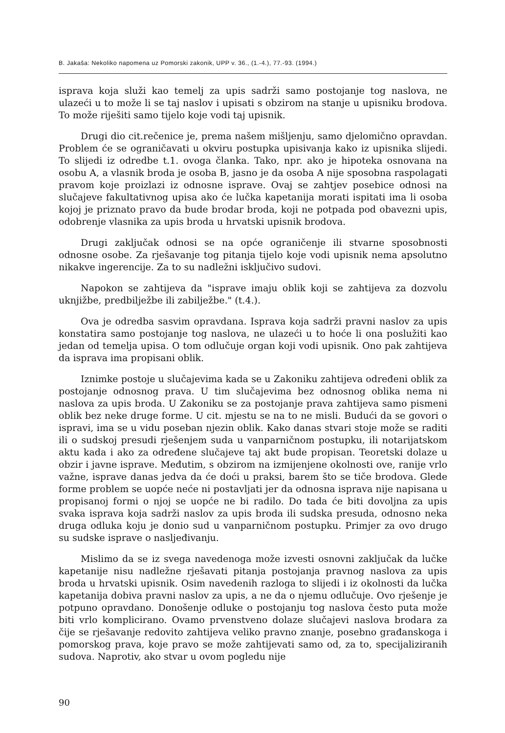B. Jakaša: Nekoliko napomena uz Pomorski zakonik, UPP v. 36., (1.-4.), 77.-93. (1994.)
isprava koja služi kao temelj za upis sadrži samo postojanje tog naslova, ne ulazeći u to može li se taj naslov i upisati s obzirom na stanje u upisniku brodova. To može riješiti samo tijelo koje vodi taj upisnik.
Drugi dio cit.rečenice je, prema našem mišljenju, samo djelomično opravdan. Problem će se ograničavati u okviru postupka upisivanja kako iz upisnika slijedi. To slijedi iz odredbe t.1. ovoga članka. Tako, npr. ako je hipoteka osnovana na osobu A, a vlasnik broda je osoba B, jasno je da osoba A nije sposobna raspolagati pravom koje proizlazi iz odnosne isprave. Ovaj se zahtjev posebice odnosi na slučajeve fakultativnog upisa ako će lučka kapetanija morati ispitati ima li osoba kojoj je priznato pravo da bude brodar broda, koji ne potpada pod obavezni upis, odobrenje vlasnika za upis broda u hrvatski upisnik brodova.
Drugi zaključak odnosi se na opće ograničenje ili stvarne sposobnosti odnosne osobe. Za rješavanje tog pitanja tijelo koje vodi upisnik nema apsolutno nikakve ingerencije. Za to su nadležni isključivo sudovi.
Napokon se zahtijeva da "isprave imaju oblik koji se zahtijeva za dozvolu uknjižbe, predbilježbe ili zabilježbe." (t.4.).
Ova je odredba sasvim opravdana. Isprava koja sadrži pravni naslov za upis konstatira samo postojanje tog naslova, ne ulazeći u to hoće li ona poslužiti kao jedan od temelja upisa. O tom odlučuje organ koji vodi upisnik. Ono pak zahtijeva da isprava ima propisani oblik.
Iznimke postoje u slučajevima kada se u Zakoniku zahtijeva određeni oblik za postojanje odnosnog prava. U tim slučajevima bez odnosnog oblika nema ni naslova za upis broda. U Zakoniku se za postojanje prava zahtijeva samo pismeni oblik bez neke druge forme. U cit. mjestu se na to ne misli. Budući da se govori o ispravi, ima se u vidu poseban njezin oblik. Kako danas stvari stoje može se raditi ili o sudskoj presudi rješenjem suda u vanparničnom postupku, ili notarijatskom aktu kada i ako za određene slučajeve taj akt bude propisan. Teoretski dolaze u obzir i javne isprave. Međutim, s obzirom na izmijenjene okolnosti ove, ranije vrlo važne, isprave danas jedva da će doći u praksi, barem što se tiče brodova. Glede forme problem se uopće neće ni postavljati jer da odnosna isprava nije napisana u propisanoj formi o njoj se uopće ne bi radilo. Do tada će biti dovoljna za upis svaka isprava koja sadrži naslov za upis broda ili sudska presuda, odnosno neka druga odluka koju je donio sud u vanparničnom postupku. Primjer za ovo drugo su sudske isprave o nasljeđivanju.
Mislimo da se iz svega navedenoga može izvesti osnovni zaključak da lučke kapetanije nisu nadležne rješavati pitanja postojanja pravnog naslova za upis broda u hrvatski upisnik. Osim navedenih razloga to slijedi i iz okolnosti da lučka kapetanija dobiva pravni naslov za upis, a ne da o njemu odlučuje. Ovo rješenje je potpuno opravdano. Donošenje odluke o postojanju tog naslova često puta može biti vrlo komplicirano. Ovamo prvenstveno dolaze slučajevi naslova brodara za čije se rješavanje redovito zahtijeva veliko pravno znanje, posebno građanskoga i pomorskog prava, koje pravo se može zahtijevati samo od, za to, specijaliziranih sudova. Naprotiv, ako stvar u ovom pogledu nije
90